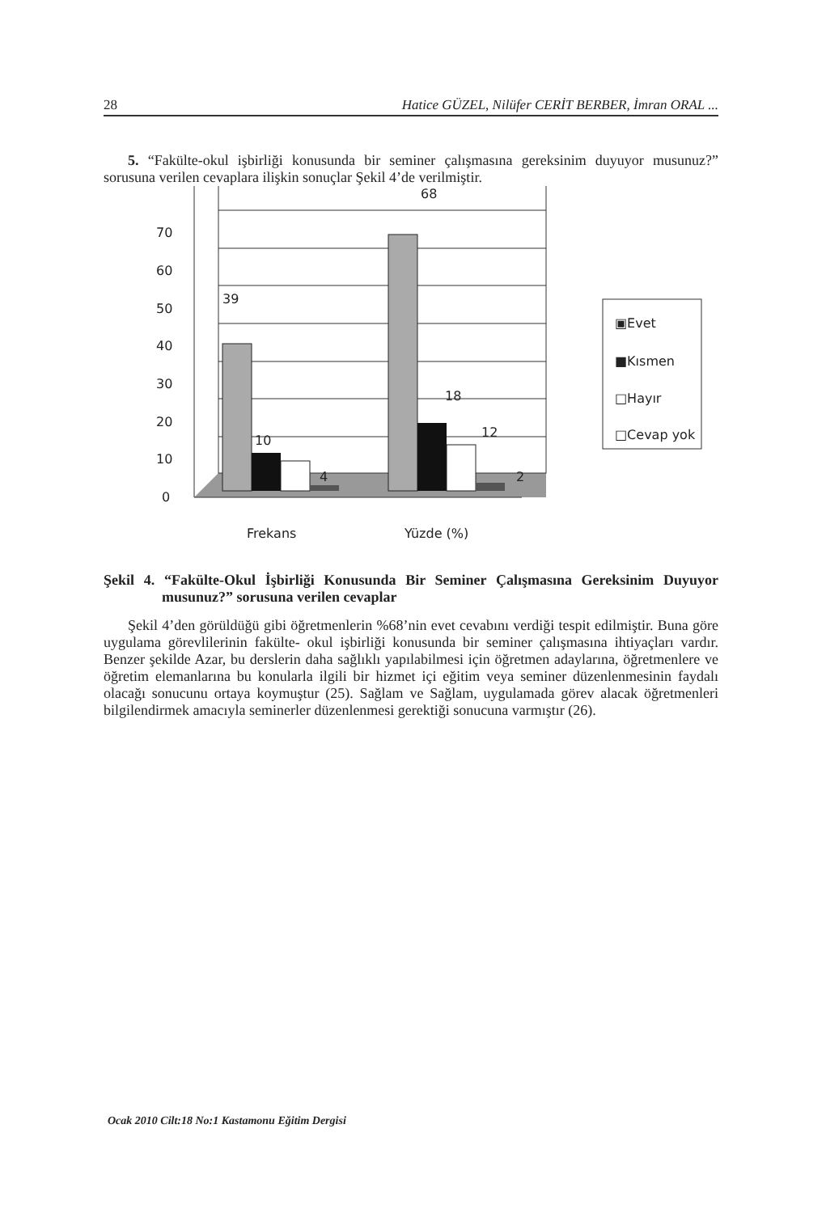28 Hatice GÜZEL, Nilüfer CERİT BERBER, İmran ORAL ...
5. “Fakülte-okul işbirliği konusunda bir seminer çalışmasına gereksinim duyuyor musunuz?” sorusuna verilen cevaplara ilişkin sonuçlar Şekil 4’de verilmiştir.
0
10
20
30
40
50
60
70
39
10
4
68
18
12
2
Frekans
Yüzde (%)
▣Evet
■Kısmen
□Hayır
□Cevap yok
Şekil 4. “Fakülte-Okul İşbirliği Konusunda Bir Seminer Çalışmasına Gereksinim Duyuyor musunuz?” sorusuna verilen cevaplar
Şekil 4’den görüldüğü gibi öğretmenlerin %68’nin evet cevabını verdiği tespit edilmiştir. Buna göre uygulama görevlilerinin fakülte- okul işbirliği konusunda bir seminer çalışmasına ihtiyaçları vardır. Benzer şekilde Azar, bu derslerin daha sağlıklı yapılabilmesi için öğretmen adaylarına, öğretmenlere ve öğretim elemanlarına bu konularla ilgili bir hizmet içi eğitim veya seminer düzenlenmesinin faydalı olacağı sonucunu ortaya koymuştur (25). Sağlam ve Sağlam, uygulamada görev alacak öğretmenleri bilgilendirmek amacıyla seminerler düzenlenmesi gerektiği sonucuna varmıştır (26).
Ocak 2010 Cilt:18 No:1 Kastamonu Eğitim Dergisi